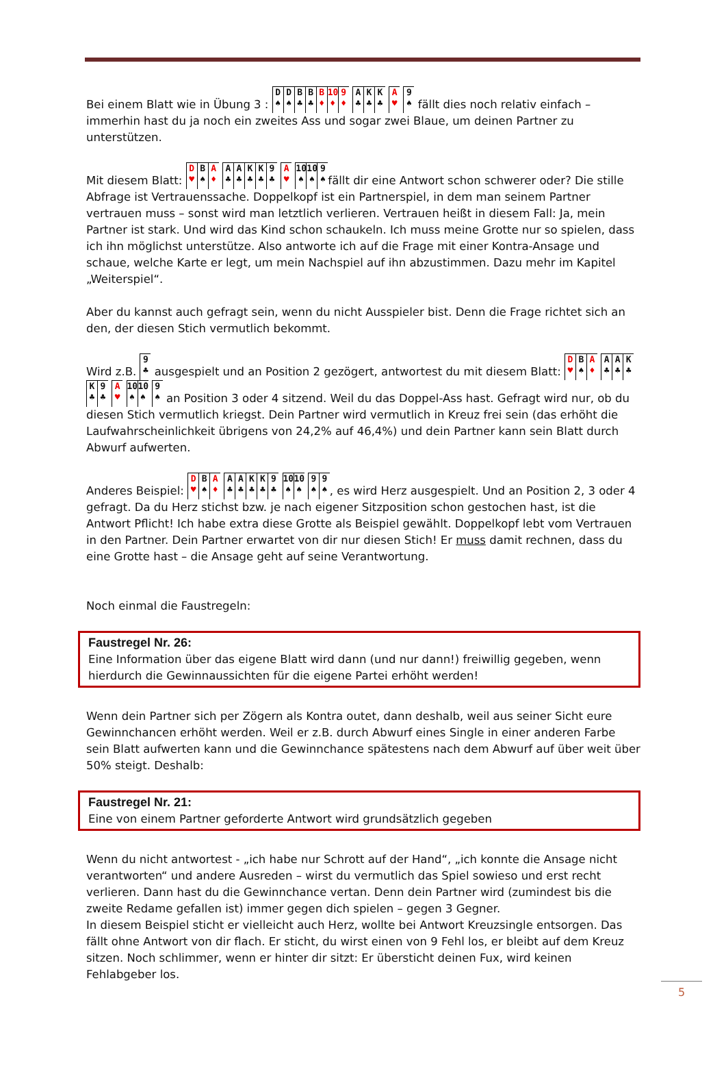Bei einem Blatt wie in Übung 3 : D
♠ D
♠ B
♣ B
♣ B
♦ 10
♦ 9
♦ A
♣ K
♣ K
♣ A
♥ 9
♠ fällt dies noch relativ einfach – immerhin hast du ja noch ein zweites Ass und sogar zwei Blaue, um deinen Partner zu unterstützen.
Mit diesem Blatt: D
♥ B
♠ A
♦ A
♣ A
♣ K
♣ K
♣ 9
♣ A
♥ 10
♠ 10
♠ 9
♠ fällt dir eine Antwort schon schwerer oder? Die stille Abfrage ist Vertrauenssache. Doppelkopf ist ein Partnerspiel, in dem man seinem Partner vertrauen muss – sonst wird man letztlich verlieren. Vertrauen heißt in diesem Fall: Ja, mein Partner ist stark. Und wird das Kind schon schaukeln. Ich muss meine Grotte nur so spielen, dass ich ihn möglichst unterstütze. Also antworte ich auf die Frage mit einer Kontra-Ansage und schaue, welche Karte er legt, um mein Nachspiel auf ihn abzustimmen. Dazu mehr im Kapitel „Weiterspiel“.
Aber du kannst auch gefragt sein, wenn du nicht Ausspieler bist. Denn die Frage richtet sich an den, der diesen Stich vermutlich bekommt.
Wird z.B. 9
♣ ausgespielt und an Position 2 gezögert, antwortest du mit diesem Blatt: D
♥ B
♠ A
♦ A
♣ A
♣ K
♣ K
♣ 9
♣ A
♥ 10
♠ 10
♠ 9
♠ an Position 3 oder 4 sitzend. Weil du das Doppel-Ass hast. Gefragt wird nur, ob du diesen Stich vermutlich kriegst. Dein Partner wird vermutlich in Kreuz frei sein (das erhöht die Laufwahrscheinlichkeit übrigens von 24,2% auf 46,4%) und dein Partner kann sein Blatt durch Abwurf aufwerten.
Anderes Beispiel: D
♥ B
♠ A
♦ A
♣ A
♣ K
♣ K
♣ 9
♣ 10
♠ 10
♠ 9
♠ 9
♠, es wird Herz ausgespielt. Und an Position 2, 3 oder 4 gefragt. Da du Herz stichst bzw. je nach eigener Sitzposition schon gestochen hast, ist die Antwort Pflicht! Ich habe extra diese Grotte als Beispiel gewählt. Doppelkopf lebt vom Vertrauen in den Partner. Dein Partner erwartet von dir nur diesen Stich! Er muss damit rechnen, dass du eine Grotte hast – die Ansage geht auf seine Verantwortung.
Noch einmal die Faustregeln:
Faustregel Nr. 26:
Eine Information über das eigene Blatt wird dann (und nur dann!) freiwillig gegeben, wenn hierdurch die Gewinnaussichten für die eigene Partei erhöht werden!
Wenn dein Partner sich per Zögern als Kontra outet, dann deshalb, weil aus seiner Sicht eure Gewinnchancen erhöht werden. Weil er z.B. durch Abwurf eines Single in einer anderen Farbe sein Blatt aufwerten kann und die Gewinnchance spätestens nach dem Abwurf auf über weit über 50% steigt. Deshalb:
Faustregel Nr. 21:
Eine von einem Partner geforderte Antwort wird grundsätzlich gegeben
Wenn du nicht antwortest - „ich habe nur Schrott auf der Hand“, „ich konnte die Ansage nicht verantworten“ und andere Ausreden – wirst du vermutlich das Spiel sowieso und erst recht verlieren. Dann hast du die Gewinnchance vertan. Denn dein Partner wird (zumindest bis die zweite Redame gefallen ist) immer gegen dich spielen – gegen 3 Gegner.
In diesem Beispiel sticht er vielleicht auch Herz, wollte bei Antwort Kreuzsingle entsorgen. Das fällt ohne Antwort von dir flach. Er sticht, du wirst einen von 9 Fehl los, er bleibt auf dem Kreuz sitzen. Noch schlimmer, wenn er hinter dir sitzt: Er übersticht deinen Fux, wird keinen Fehlabgeber los.
5